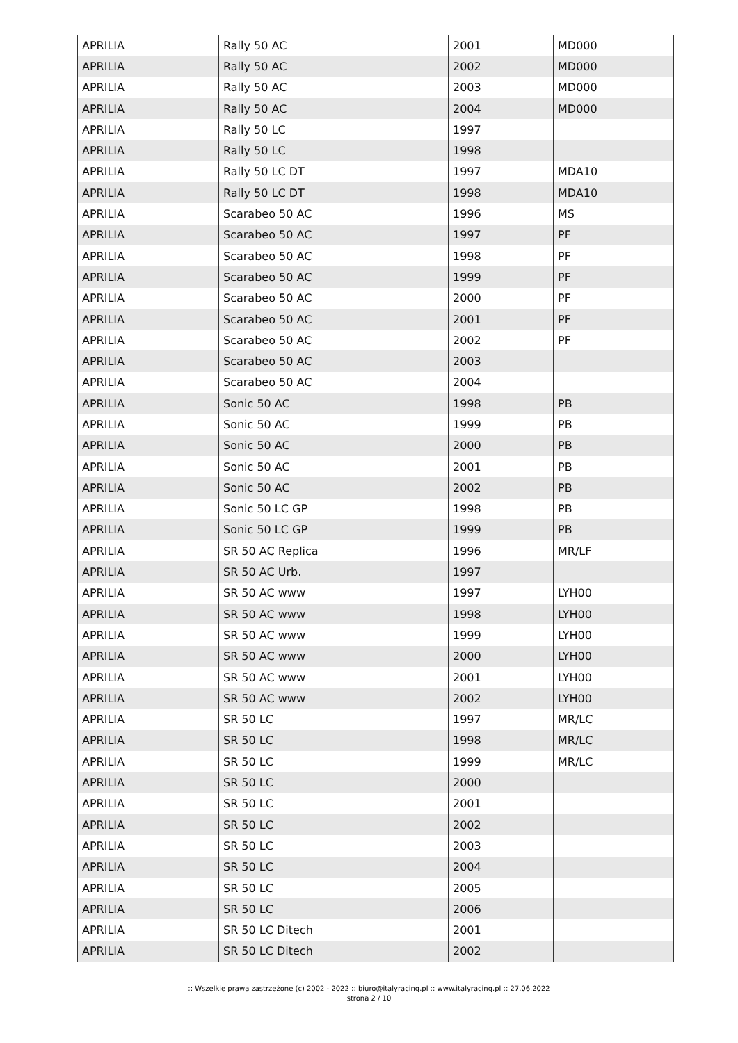| APRILIA | Rally 50 AC | 2001 | MD000 |
| APRILIA | Rally 50 AC | 2002 | MD000 |
| APRILIA | Rally 50 AC | 2003 | MD000 |
| APRILIA | Rally 50 AC | 2004 | MD000 |
| APRILIA | Rally 50 LC | 1997 | |
| APRILIA | Rally 50 LC | 1998 | |
| APRILIA | Rally 50 LC DT | 1997 | MDA10 |
| APRILIA | Rally 50 LC DT | 1998 | MDA10 |
| APRILIA | Scarabeo 50 AC | 1996 | MS |
| APRILIA | Scarabeo 50 AC | 1997 | PF |
| APRILIA | Scarabeo 50 AC | 1998 | PF |
| APRILIA | Scarabeo 50 AC | 1999 | PF |
| APRILIA | Scarabeo 50 AC | 2000 | PF |
| APRILIA | Scarabeo 50 AC | 2001 | PF |
| APRILIA | Scarabeo 50 AC | 2002 | PF |
| APRILIA | Scarabeo 50 AC | 2003 | |
| APRILIA | Scarabeo 50 AC | 2004 | |
| APRILIA | Sonic 50 AC | 1998 | PB |
| APRILIA | Sonic 50 AC | 1999 | PB |
| APRILIA | Sonic 50 AC | 2000 | PB |
| APRILIA | Sonic 50 AC | 2001 | PB |
| APRILIA | Sonic 50 AC | 2002 | PB |
| APRILIA | Sonic 50 LC GP | 1998 | PB |
| APRILIA | Sonic 50 LC GP | 1999 | PB |
| APRILIA | SR 50 AC Replica | 1996 | MR/LF |
| APRILIA | SR 50 AC Urb. | 1997 | |
| APRILIA | SR 50 AC www | 1997 | LYH00 |
| APRILIA | SR 50 AC www | 1998 | LYH00 |
| APRILIA | SR 50 AC www | 1999 | LYH00 |
| APRILIA | SR 50 AC www | 2000 | LYH00 |
| APRILIA | SR 50 AC www | 2001 | LYH00 |
| APRILIA | SR 50 AC www | 2002 | LYH00 |
| APRILIA | SR 50 LC | 1997 | MR/LC |
| APRILIA | SR 50 LC | 1998 | MR/LC |
| APRILIA | SR 50 LC | 1999 | MR/LC |
| APRILIA | SR 50 LC | 2000 | |
| APRILIA | SR 50 LC | 2001 | |
| APRILIA | SR 50 LC | 2002 | |
| APRILIA | SR 50 LC | 2003 | |
| APRILIA | SR 50 LC | 2004 | |
| APRILIA | SR 50 LC | 2005 | |
| APRILIA | SR 50 LC | 2006 | |
| APRILIA | SR 50 LC Ditech | 2001 | |
| APRILIA | SR 50 LC Ditech | 2002 | |
:: Wszelkie prawa zastrzeżone (c) 2002 - 2022 :: biuro@italyracing.pl :: www.italyracing.pl :: 27.06.2022
strona 2 / 10